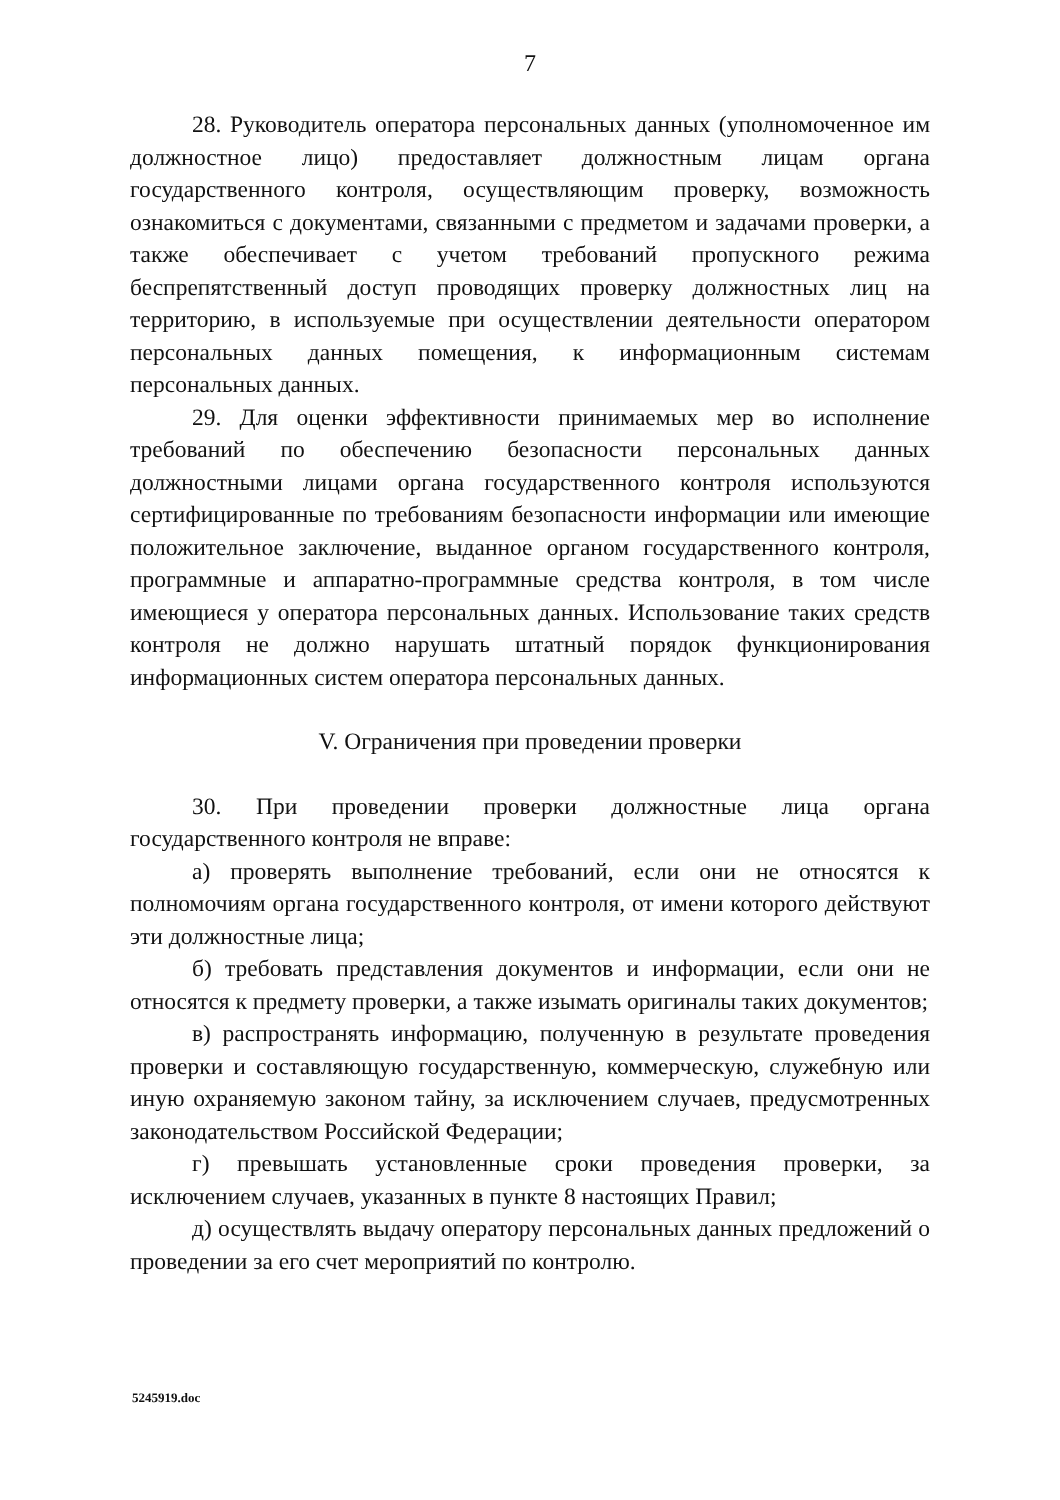7
28. Руководитель оператора персональных данных (уполномоченное им должностное лицо) предоставляет должностным лицам органа государственного контроля, осуществляющим проверку, возможность ознакомиться с документами, связанными с предметом и задачами проверки, а также обеспечивает с учетом требований пропускного режима беспрепятственный доступ проводящих проверку должностных лиц на территорию, в используемые при осуществлении деятельности оператором персональных данных помещения, к информационным системам персональных данных.
29. Для оценки эффективности принимаемых мер во исполнение требований по обеспечению безопасности персональных данных должностными лицами органа государственного контроля используются сертифицированные по требованиям безопасности информации или имеющие положительное заключение, выданное органом государственного контроля, программные и аппаратно-программные средства контроля, в том числе имеющиеся у оператора персональных данных. Использование таких средств контроля не должно нарушать штатный порядок функционирования информационных систем оператора персональных данных.
V. Ограничения при проведении проверки
30. При проведении проверки должностные лица органа государственного контроля не вправе:
а) проверять выполнение требований, если они не относятся к полномочиям органа государственного контроля, от имени которого действуют эти должностные лица;
б) требовать представления документов и информации, если они не относятся к предмету проверки, а также изымать оригиналы таких документов;
в) распространять информацию, полученную в результате проведения проверки и составляющую государственную, коммерческую, служебную или иную охраняемую законом тайну, за исключением случаев, предусмотренных законодательством Российской Федерации;
г) превышать установленные сроки проведения проверки, за исключением случаев, указанных в пункте 8 настоящих Правил;
д) осуществлять выдачу оператору персональных данных предложений о проведении за его счет мероприятий по контролю.
5245919.doc